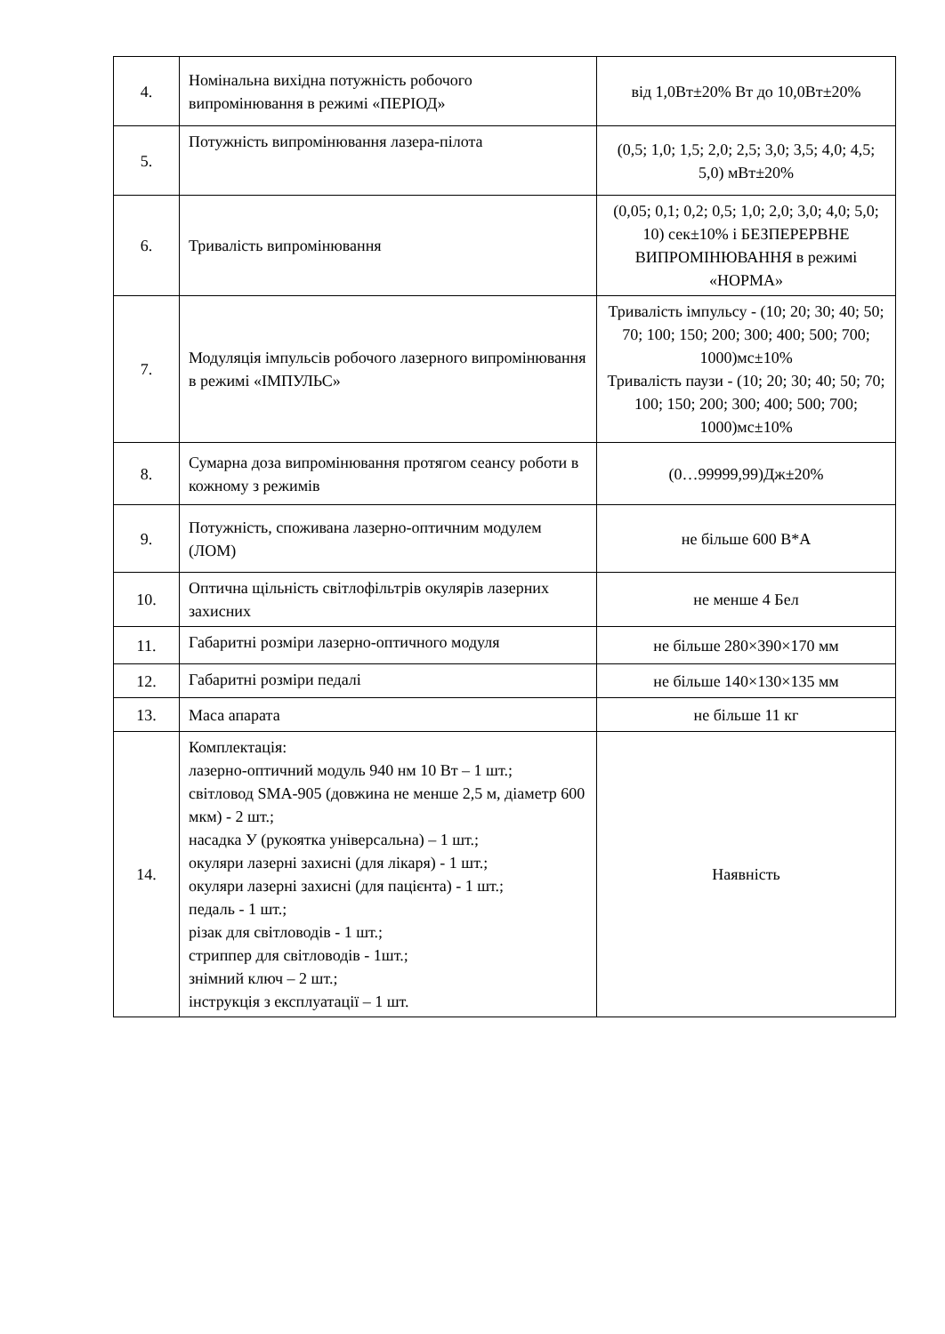| 4. | Номінальна вихідна потужність робочого випромінювання в режимі «ПЕРІОД» | від 1,0Вт±20% Вт до 10,0Вт±20% |
| 5. | Потужність випромінювання лазера-пілота | (0,5; 1,0; 1,5; 2,0; 2,5; 3,0; 3,5; 4,0; 4,5; 5,0) мВт±20% |
| 6. | Тривалість випромінювання | (0,05; 0,1; 0,2; 0,5; 1,0; 2,0; 3,0; 4,0; 5,0; 10) сек±10% і БЕЗПЕРЕРВНЕ ВИПРОМІНЮВАННЯ в режимі «НОРМА» |
| 7. | Модуляція імпульсів робочого лазерного випромінювання в режимі «ІМПУЛЬС» | Тривалість імпульсу - (10; 20; 30; 40; 50; 70; 100; 150; 200; 300; 400; 500; 700; 1000)мс±10% Тривалість паузи - (10; 20; 30; 40; 50; 70; 100; 150; 200; 300; 400; 500; 700; 1000)мс±10% |
| 8. | Сумарна доза випромінювання протягом сеансу роботи в кожному з режимів | (0…99999,99)Дж±20% |
| 9. | Потужність, споживана лазерно-оптичним модулем (ЛОМ) | не більше 600 В*А |
| 10. | Оптична щільність світлофільтрів окулярів лазерних захисних | не менше 4 Бел |
| 11. | Габаритні розміри лазерно-оптичного модуля | не більше 280×390×170 мм |
| 12. | Габаритні розміри педалі | не більше 140×130×135 мм |
| 13. | Маса апарата | не більше 11 кг |
| 14. | Комплектація: лазерно-оптичний модуль 940 нм 10 Вт – 1 шт.; світловод SMA-905 (довжина не менше 2,5 м, діаметр 600 мкм) - 2 шт.; насадка У (рукоятка універсальна) – 1 шт.; окуляри лазерні захисні (для лікаря) - 1 шт.; окуляри лазерні захисні (для пацієнта) - 1 шт.; педаль - 1 шт.; різак для світловодів - 1 шт.; стриппер для світловодів - 1шт.; знімний ключ – 2 шт.; інструкція з експлуатації – 1 шт. | Наявність |